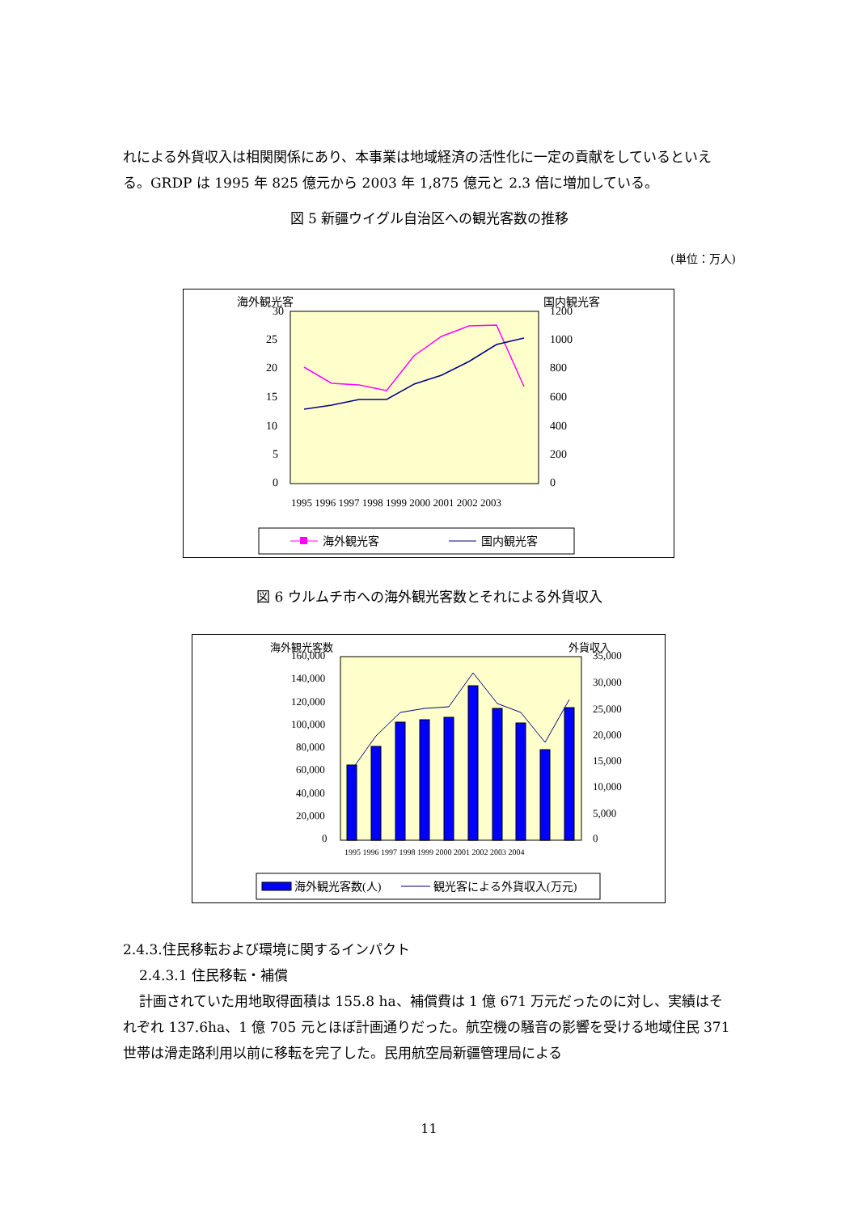れによる外貨収入は相関関係にあり、本事業は地域経済の活性化に一定の貢献をしているといえる。GRDP は 1995 年 825 億元から 2003 年 1,875 億元と 2.3 倍に増加している。
図 5 新疆ウイグル自治区への観光客数の推移
(単位：万人)
海外観光客
国内観光客
30
25
20
15
10
5
0
1200
1000
800
600
400
200
0
1995 1996 1997 1998 1999 2000 2001 2002 2003
海外観光客
国内観光客
図 6 ウルムチ市への海外観光客数とそれによる外貨収入
海外観光客数
外貨収入
160,000
140,000
120,000
100,000
80,000
60,000
40,000
20,000
0
35,000
30,000
25,000
20,000
15,000
10,000
5,000
0
1995 1996 1997 1998 1999 2000 2001 2002 2003 2004
海外観光客数(人)
観光客による外貨収入(万元)
2.4.3.住民移転および環境に関するインパクト
2.4.3.1 住民移転・補償
計画されていた用地取得面積は 155.8 ha、補償費は 1 億 671 万元だったのに対し、実績はそれぞれ 137.6ha、1 億 705 元とほぼ計画通りだった。航空機の騒音の影響を受ける地域住民 371 世帯は滑走路利用以前に移転を完了した。民用航空局新疆管理局による
11